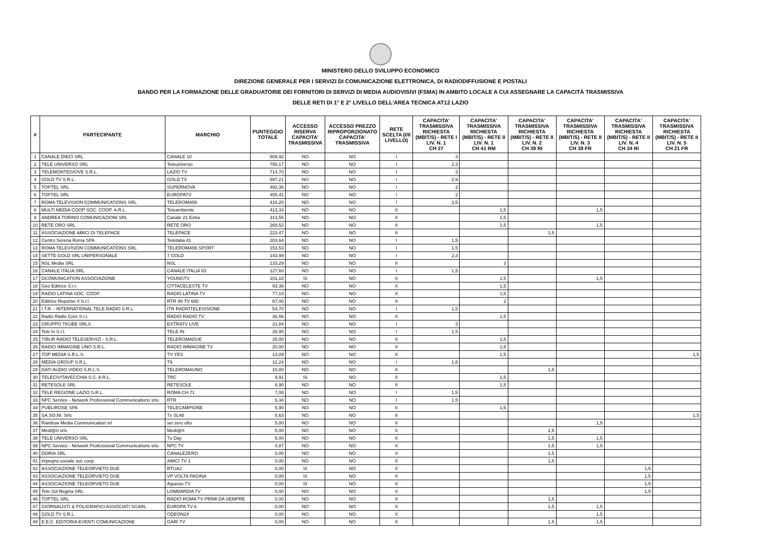MINISTERO DELLO SVILUPPO ECONOMICO
DIREZIONE GENERALE PER I SERVIZI DI COMUNICAZIONE ELETTRONICA, DI RADIODIFFUSIONE E POSTALI
BANDO PER LA FORMAZIONE DELLE GRADUATORIE DEI FORNITORI DI SERVIZI DI MEDIA AUDIOVISIVI (FSMA) IN AMBITO LOCALE A CUI ASSEGNARE LA CAPACITÀ TRASMISSIVA
DELLE RETI DI 1° E 2° LIVELLO DELL'AREA TECNICA AT12 LAZIO
| # | PARTECIPANTE | MARCHIO | PUNTEGGIO TOTALE | ACCESSO RISERVA CAPACITA' TRASMISSIVA | ACCESSO PREZZO RIPROPORZIONATO CAPACITA' TRASMISSIVA | RETE SCELTA (I/II LIVELLO) | CAPACITA' TRASMISSIVA RICHIESTA (MBIT/S) - RETE I LIV. N. 1 CH 27 | CAPACITA' TRASMISSIVA RICHIESTA (MBIT/S) - RETE II LIV. N. 1 CH 41 RM | CAPACITA' TRASMISSIVA RICHIESTA (MBIT/S) - RETE II LIV. N. 2 CH 39 RI | CAPACITA' TRASMISSIVA RICHIESTA (MBIT/S) - RETE II LIV. N. 3 CH 39 FR | CAPACITA' TRASMISSIVA RICHIESTA (MBIT/S) - RETE II LIV. N. 4 CH 34 RI | CAPACITA' TRASMISSIVA RICHIESTA (MBIT/S) - RETE II LIV. N. 5 CH 21 FR |
| --- | --- | --- | --- | --- | --- | --- | --- | --- | --- | --- | --- | --- |
| 1 | CANALE DIECI SRL | CANALE 10 | 809,92 | NO | NO | I | 3 | | | | | |
| 2 | TELE UNIVERSO SRL | Teleuniverso | 756,17 | NO | NO | I | 2,3 | | | | | |
| 3 | TELEMONTEGIOVE S.R.L. | LAZIO TV | 714,70 | NO | NO | I | 3 | | | | | |
| 4 | GOLD TV S.R.L. | GOLD TV | 597,21 | NO | NO | I | 2,9 | | | | | |
| 5 | TOPTEL SRL | SUPERNOVA | 492,36 | NO | NO | I | 2 | | | | | |
| 6 | TOPTEL SRL | EUROPATV | 455,41 | NO | NO | I | 2 | | | | | |
| 7 | ROMA TELEVISION COMMUNICATIONS SRL | TELEROMA56 | 416,20 | NO | NO | I | 2,5 | | | | | |
| 8 | MULTI MEDIA COOP SOC. COOP. A.R.L. | Teleambiente | 413,33 | NO | NO | II | | 1,5 | | 1,5 | | |
| 9 | ANDREA TORINO COMUNICAZIONI SRL | Canale 21 Extra | 313,55 | NO | NO | II | | 1,5 | | | | |
| 10 | RETE ORO SRL | RETE ORO | 269,52 | NO | NO | II | | 1,5 | | 1,5 | | |
| 11 | ASSOCIAZIONE AMICI DI TELEPACE | TELEPACE | 223,47 | NO | NO | II | | | 1,5 | | | |
| 12 | Centro Serena Roma SPA | Teleitalia 41 | 203,64 | NO | NO | I | 1,5 | | | | | |
| 13 | ROMA TELEVISION COMMUNICATIONS SRL | TELEROMA56 SPORT | 153,53 | NO | NO | I | 1,5 | | | | | |
| 14 | SETTE GOLD SRL UNIPERSONALE | 7 GOLD | 143,99 | NO | NO | I | 2,3 | | | | | |
| 15 | NSL Media SRL | NSL | 133,29 | NO | NO | II | | 3 | | | | |
| 16 | CANALE ITALIA SRL | CANALE ITALIA 83 | 127,60 | NO | NO | I | 1,5 | | | | | |
| 17 | DCOMUNICATION ASSOCIAZIONE | YOUNGTV | 101,18 | SI | NO | II | | 1,5 | | 1,5 | | |
| 18 | Geo Editrice S.r.l. | CITTACELESTE TV | 93,36 | NO | NO | II | | 1,5 | | | | |
| 19 | RADIO LATINA SOC. COOP. | RADIO LATINA TV | 77,10 | NO | NO | II | | 1,5 | | | | |
| 20 | Editrice Reporter II S.r.l. | RTR 99 TV 680 | 67,00 | NO | NO | II | | 2 | | | | |
| 21 | I.T.R. - INTERNATIONAL TELE RADIO S.R.L. | ITR RADIOTELEVISIONE | 54,70 | NO | NO | I | 1,5 | | | | | |
| 22 | Radio Radio Core S.r.l. | RADIO RADIO TV | 36,56 | NO | NO | II | | 1,5 | | | | |
| 23 | GRUPPO TKUBE SRLS | EXTRATV LIVE | 31,84 | NO | NO | I | 3 | | | | | |
| 24 | Tele In S.r.l. | TELE IN | 28,95 | NO | NO | I | 1,5 | | | | | |
| 25 | TIBUR RADIO TELESERVIZI - S.R.L. | TELEROMADUE | 25,00 | NO | NO | II | | 1,5 | | | | |
| 26 | RADIO IMMAGINE UNO S.R.L. | RADIO IMMAGINE TV | 20,00 | NO | NO | II | | 1,5 | | | | |
| 27 | TOP MEDIA S.R.L.S. | TV YES | 13,09 | NO | NO | II | | 1,5 | | | | 1,5 |
| 28 | MEDIA GROUP S.R.L. | T9 | 12,24 | NO | NO | I | 1,6 | | | | | |
| 29 | DATI AUDIO VIDEO S.R.L.S. | TELEROMAUNO | 10,00 | NO | NO | II | | | 1,5 | | | |
| 30 | TELECIVITAVECCHIA S.C. A R.L. | TRC | 9,91 | SI | NO | II | | 1,5 | | | | |
| 31 | RETESOLE SRL | RETESOLE | 8,90 | NO | NO | II | | 1,5 | | | | |
| 32 | TELE REGIONE LAZIO S.R.L. | ROMA CH 71 | 7,08 | NO | NO | I | 1,5 | | | | | |
| 33 | NPC Service - Network Professional Communications srlu | RTR | 6,34 | NO | NO | I | 1,5 | | | | | |
| 34 | PUBLIROSE SPA | TELECAMPIONE | 5,90 | NO | NO | II | | 1,5 | | | | |
| 35 | SA.SO.NI. Srls | Tv SL48 | 5,63 | NO | NO | II | | | | | | 1,5 |
| 36 | Rainbow Media Communication srl | sei zero otto | 5,00 | NO | NO | II | | | | 1,5 | | |
| 37 | Medi@rt srls | Medi@rt | 5,00 | NO | NO | II | | | 1,5 | | | |
| 38 | TELE UNIVERSO SRL | Tu Day | 5,00 | NO | NO | II | | | 1,5 | 1,5 | | |
| 39 | NPC Service - Network Professional Communications srlu | NPC TV | 4,87 | NO | NO | II | | | 1,5 | 1,5 | | |
| 40 | DORIA SRL | CANALEZERO | 0,00 | NO | NO | II | | | 1,5 | | | |
| 41 | impegno sociale soc coop | AMICI TV 1 | 0,00 | NO | NO | II | | | 1,5 | | | |
| 42 | ASSOCIAZIONE TELEORVIETO DUE | RTUA2 | 0,00 | SI | NO | II | | | | | 1,5 | |
| 43 | ASSOCIAZIONE TELEORVIETO DUE | VP VOLTA PAGINA | 0,00 | SI | NO | II | | | | | 1,5 | |
| 44 | ASSOCIAZIONE TELEORVIETO DUE | Aquesio TV | 0,00 | SI | NO | II | | | | | 1,5 | |
| 45 | Tele Sol Regina SRL | LOMBARDIA TV | 0,00 | NO | NO | II | | | | | 1,5 | |
| 46 | TOPTEL SRL | RADIO ROMA TV PRIMI DA SEMPRE | 0,00 | NO | NO | II | | | 1,5 | | | |
| 47 | GIORNALISTI & POLIGRAFICI ASSOCIATI SCARL | EUROPA TV 6 | 0,00 | NO | NO | II | | | 1,5 | 1,5 | | |
| 48 | GOLD TV S.R.L. | ODEON24 | 0,00 | NO | NO | II | | | | 1,5 | | |
| 49 | E.E.C. EDITORIA EVENTI COMUNICAZIONE | GARI TV | 0,00 | NO | NO | II | | | 1,5 | 1,5 | | |